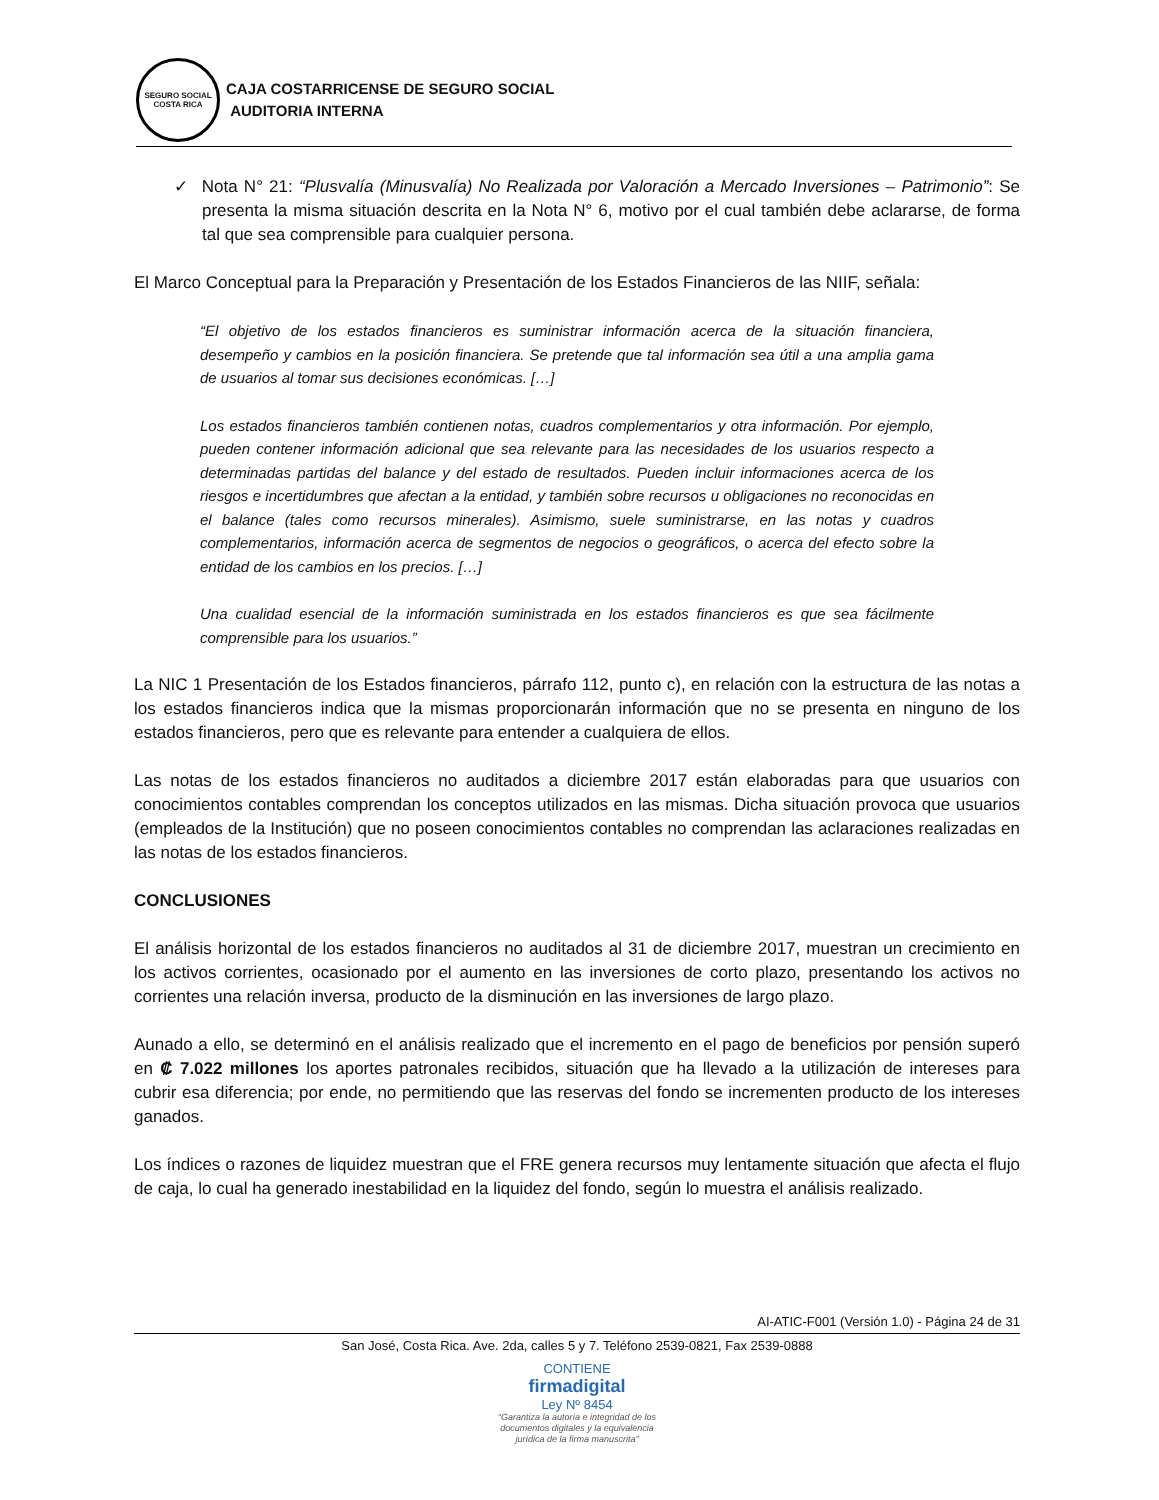SEGURO SOCIAL
COSTA RICA
CAJA COSTARRICENSE DE SEGURO SOCIAL
AUDITORIA INTERNA
✓ Nota N° 21: “Plusvalía (Minusvalía) No Realizada por Valoración a Mercado Inversiones – Patrimonio”: Se presenta la misma situación descrita en la Nota N° 6, motivo por el cual también debe aclararse, de forma tal que sea comprensible para cualquier persona.
El Marco Conceptual para la Preparación y Presentación de los Estados Financieros de las NIIF, señala:
“El objetivo de los estados financieros es suministrar información acerca de la situación financiera, desempeño y cambios en la posición financiera. Se pretende que tal información sea útil a una amplia gama de usuarios al tomar sus decisiones económicas. […]
Los estados financieros también contienen notas, cuadros complementarios y otra información. Por ejemplo, pueden contener información adicional que sea relevante para las necesidades de los usuarios respecto a determinadas partidas del balance y del estado de resultados. Pueden incluir informaciones acerca de los riesgos e incertidumbres que afectan a la entidad, y también sobre recursos u obligaciones no reconocidas en el balance (tales como recursos minerales). Asimismo, suele suministrarse, en las notas y cuadros complementarios, información acerca de segmentos de negocios o geográficos, o acerca del efecto sobre la entidad de los cambios en los precios. […]
Una cualidad esencial de la información suministrada en los estados financieros es que sea fácilmente comprensible para los usuarios.”
La NIC 1 Presentación de los Estados financieros, párrafo 112, punto c), en relación con la estructura de las notas a los estados financieros indica que la mismas proporcionarán información que no se presenta en ninguno de los estados financieros, pero que es relevante para entender a cualquiera de ellos.
Las notas de los estados financieros no auditados a diciembre 2017 están elaboradas para que usuarios con conocimientos contables comprendan los conceptos utilizados en las mismas. Dicha situación provoca que usuarios (empleados de la Institución) que no poseen conocimientos contables no comprendan las aclaraciones realizadas en las notas de los estados financieros.
CONCLUSIONES
El análisis horizontal de los estados financieros no auditados al 31 de diciembre 2017, muestran un crecimiento en los activos corrientes, ocasionado por el aumento en las inversiones de corto plazo, presentando los activos no corrientes una relación inversa, producto de la disminución en las inversiones de largo plazo.
Aunado a ello, se determinó en el análisis realizado que el incremento en el pago de beneficios por pensión superó en ₡ 7.022 millones los aportes patronales recibidos, situación que ha llevado a la utilización de intereses para cubrir esa diferencia; por ende, no permitiendo que las reservas del fondo se incrementen producto de los intereses ganados.
Los índices o razones de liquidez muestran que el FRE genera recursos muy lentamente situación que afecta el flujo de caja, lo cual ha generado inestabilidad en la liquidez del fondo, según lo muestra el análisis realizado.
AI-ATIC-F001 (Versión 1.0) - Página 24 de 31
San José, Costa Rica. Ave. 2da, calles 5 y 7. Teléfono 2539-0821, Fax 2539-0888
CONTIENE
firmadigital
Ley Nº 8454
“Garantiza la autoría e integridad de los
documentos digitales y la equivalencia
jurídica de la firma manuscrita”